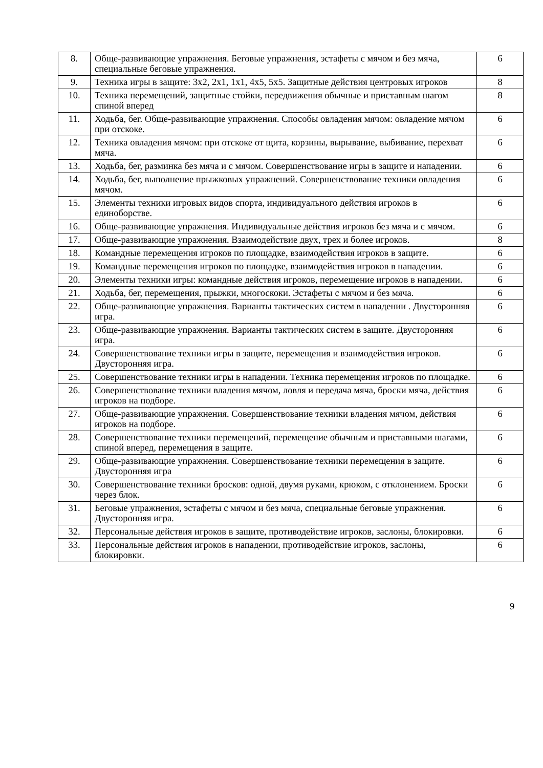| 8. | Обще-развивающие упражнения. Беговые упражнения, эстафеты с мячом и без мяча, специальные беговые упражнения. | 6 |
| 9. | Техника игры в защите: 3х2, 2х1, 1х1, 4х5, 5х5. Защитные действия центровых игроков | 8 |
| 10. | Техника перемещений, защитные стойки, передвижения обычные и приставным шагом спиной вперед | 8 |
| 11. | Ходьба, бег. Обще-развивающие упражнения. Способы овладения мячом: овладение мячом при отскоке. | 6 |
| 12. | Техника овладения мячом: при отскоке от щита, корзины, вырывание, выбивание, перехват мяча. | 6 |
| 13. | Ходьба, бег, разминка без мяча и с мячом. Совершенствование игры в защите и нападении. | 6 |
| 14. | Ходьба, бег, выполнение прыжковых упражнений. Совершенствование техники овладения мячом. | 6 |
| 15. | Элементы техники игровых видов спорта, индивидуального действия игроков в единоборстве. | 6 |
| 16. | Обще-развивающие упражнения. Индивидуальные действия игроков без мяча и с мячом. | 6 |
| 17. | Обще-развивающие упражнения. Взаимодействие двух, трех и более игроков. | 8 |
| 18. | Командные перемещения игроков по площадке, взаимодействия игроков в защите. | 6 |
| 19. | Командные перемещения игроков по площадке, взаимодействия игроков в нападении. | 6 |
| 20. | Элементы техники игры: командные действия игроков, перемещение игроков в нападении. | 6 |
| 21. | Ходьба, бег, перемещения, прыжки, многоскоки. Эстафеты с мячом и без мяча. | 6 |
| 22. | Обще-развивающие упражнения. Варианты тактических систем в нападении . Двусторонняя игра. | 6 |
| 23. | Обще-развивающие упражнения. Варианты тактических систем в защите. Двусторонняя игра. | 6 |
| 24. | Совершенствование техники игры в защите, перемещения и взаимодействия игроков. Двусторонняя игра. | 6 |
| 25. | Совершенствование техники игры в нападении. Техника перемещения игроков по площадке. | 6 |
| 26. | Совершенствование техники владения мячом, ловля и передача мяча, броски мяча, действия игроков на подборе. | 6 |
| 27. | Обще-развивающие упражнения. Совершенствование техники владения мячом, действия игроков на подборе. | 6 |
| 28. | Совершенствование техники перемещений, перемещение обычным и приставными шагами, спиной вперед, перемещения в защите. | 6 |
| 29. | Обще-развивающие упражнения. Совершенствование техники перемещения в защите. Двусторонняя игра | 6 |
| 30. | Совершенствование техники бросков: одной, двумя руками, крюком, с отклонением. Броски через блок. | 6 |
| 31. | Беговые упражнения, эстафеты с мячом и без мяча, специальные беговые упражнения. Двусторонняя игра. | 6 |
| 32. | Персональные действия игроков в защите, противодействие игроков, заслоны, блокировки. | 6 |
| 33. | Персональные действия игроков в нападении, противодействие игроков, заслоны, блокировки. | 6 |
9